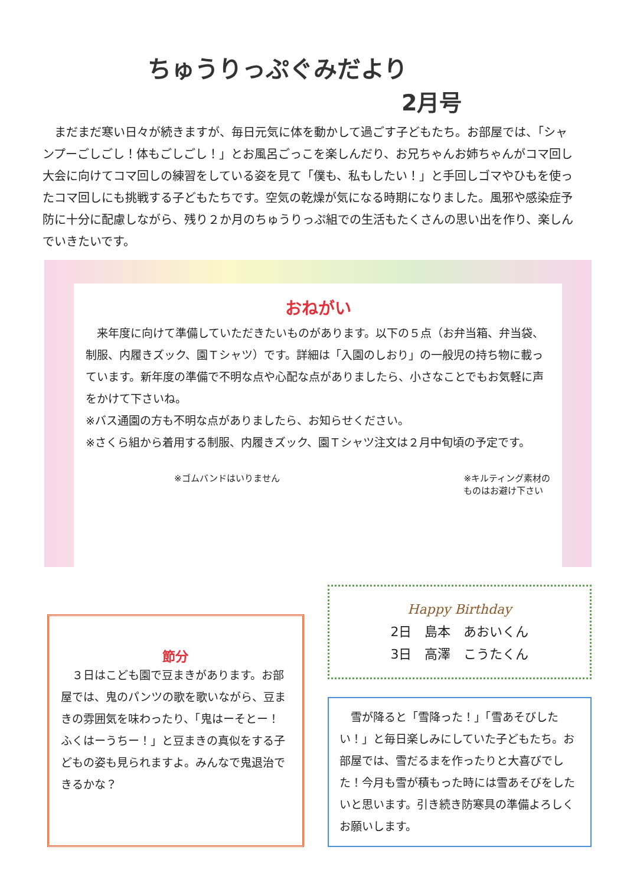ちゅうりっぷぐみだより
2月号
　まだまだ寒い日々が続きますが、毎日元気に体を動かして過ごす子どもたち。お部屋では、「シャンプーごしごし！体もごしごし！」とお風呂ごっこを楽しんだり、お兄ちゃんお姉ちゃんがコマ回し大会に向けてコマ回しの練習をしている姿を見て「僕も、私もしたい！」と手回しゴマやひもを使ったコマ回しにも挑戦する子どもたちです。空気の乾燥が気になる時期になりました。風邪や感染症予防に十分に配慮しながら、残り２か月のちゅうりっぷ組での生活もたくさんの思い出を作り、楽しんでいきたいです。
おねがい
　来年度に向けて準備していただきたいものがあります。以下の５点（お弁当箱、弁当袋、制服、内履きズック、園Ｔシャツ）です。詳細は「入園のしおり」の一般児の持ち物に載っています。新年度の準備で不明な点や心配な点がありましたら、小さなことでもお気軽に声をかけて下さいね。
※バス通園の方も不明な点がありましたら、お知らせください。
※さくら組から着用する制服、内履きズック、園Ｔシャツ注文は２月中旬頃の予定です。
　　　　　　　　　　※ゴムバンドはいりません ※キルティング素材の
ものはお避け下さい
節分
　３日はこども園で豆まきがあります。お部屋では、鬼のパンツの歌を歌いながら、豆まきの雰囲気を味わったり、「鬼はーそとー！ふくはーうちー！」と豆まきの真似をする子どもの姿も見られますよ。みんなで鬼退治できるかな？
Happy Birthday
2日　島本　あおいくん
3日　高澤　こうたくん
　雪が降ると「雪降った！」「雪あそびしたい！」と毎日楽しみにしていた子どもたち。お部屋では、雪だるまを作ったりと大喜びでした！今月も雪が積もった時には雪あそびをしたいと思います。引き続き防寒具の準備よろしくお願いします。